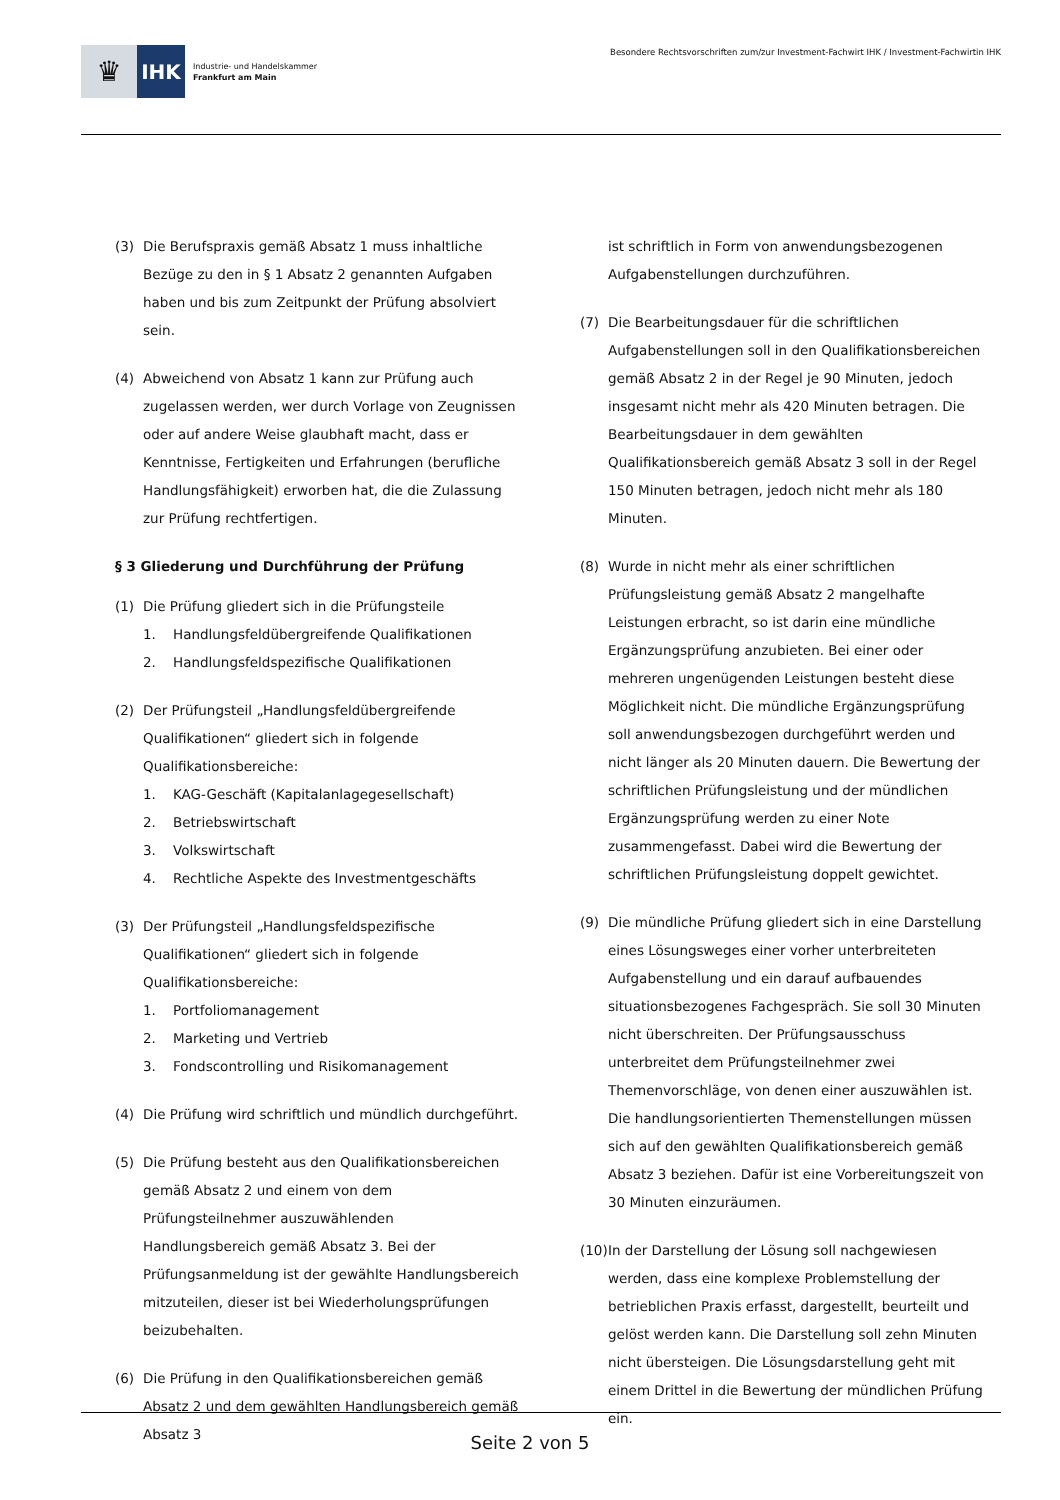♛
IHK
Industrie- und Handelskammer
Frankfurt am Main
Besondere Rechtsvorschriften zum/zur Investment-Fachwirt IHK / Investment-Fachwirtin IHK
(3) Die Berufspraxis gemäß Absatz 1 muss inhaltliche Bezüge zu den in § 1 Absatz 2 genannten Aufgaben haben und bis zum Zeitpunkt der Prüfung absolviert sein.
(4) Abweichend von Absatz 1 kann zur Prüfung auch zugelassen werden, wer durch Vorlage von Zeugnissen oder auf andere Weise glaubhaft macht, dass er Kenntnisse, Fertigkeiten und Erfahrungen (berufliche Handlungsfähigkeit) erworben hat, die die Zulassung zur Prüfung rechtfertigen.
§ 3 Gliederung und Durchführung der Prüfung
(1) Die Prüfung gliedert sich in die Prüfungsteile
1. Handlungsfeldübergreifende Qualifikationen
2. Handlungsfeldspezifische Qualifikationen
(2) Der Prüfungsteil „Handlungsfeldübergreifende Qualifikationen“ gliedert sich in folgende Qualifikationsbereiche:
1. KAG-Geschäft (Kapitalanlagegesellschaft)
2. Betriebswirtschaft
3. Volkswirtschaft
4. Rechtliche Aspekte des Investmentgeschäfts
(3) Der Prüfungsteil „Handlungsfeldspezifische Qualifikationen“ gliedert sich in folgende Qualifikationsbereiche:
1. Portfoliomanagement
2. Marketing und Vertrieb
3. Fondscontrolling und Risikomanagement
(4) Die Prüfung wird schriftlich und mündlich durchgeführt.
(5) Die Prüfung besteht aus den Qualifikationsbereichen gemäß Absatz 2 und einem von dem Prüfungsteilnehmer auszuwählenden Handlungsbereich gemäß Absatz 3. Bei der Prüfungsanmeldung ist der gewählte Handlungsbereich mitzuteilen, dieser ist bei Wiederholungsprüfungen beizubehalten.
(6) Die Prüfung in den Qualifikationsbereichen gemäß Absatz 2 und dem gewählten Handlungsbereich gemäß Absatz 3
ist schriftlich in Form von anwendungsbezogenen Aufgabenstellungen durchzuführen.
(7) Die Bearbeitungsdauer für die schriftlichen Aufgabenstellungen soll in den Qualifikationsbereichen gemäß Absatz 2 in der Regel je 90 Minuten, jedoch insgesamt nicht mehr als 420 Minuten betragen. Die Bearbeitungsdauer in dem gewählten Qualifikationsbereich gemäß Absatz 3 soll in der Regel 150 Minuten betragen, jedoch nicht mehr als 180 Minuten.
(8) Wurde in nicht mehr als einer schriftlichen Prüfungsleistung gemäß Absatz 2 mangelhafte Leistungen erbracht, so ist darin eine mündliche Ergänzungsprüfung anzubieten. Bei einer oder mehreren ungenügenden Leistungen besteht diese Möglichkeit nicht. Die mündliche Ergänzungsprüfung soll anwendungsbezogen durchgeführt werden und nicht länger als 20 Minuten dauern. Die Bewertung der schriftlichen Prüfungsleistung und der mündlichen Ergänzungsprüfung werden zu einer Note zusammengefasst. Dabei wird die Bewertung der schriftlichen Prüfungsleistung doppelt gewichtet.
(9) Die mündliche Prüfung gliedert sich in eine Darstellung eines Lösungsweges einer vorher unterbreiteten Aufgabenstellung und ein darauf aufbauendes situationsbezogenes Fachgespräch. Sie soll 30 Minuten nicht überschreiten. Der Prüfungsausschuss unterbreitet dem Prüfungsteilnehmer zwei Themenvorschläge, von denen einer auszuwählen ist. Die handlungsorientierten Themenstellungen müssen sich auf den gewählten Qualifikationsbereich gemäß Absatz 3 beziehen. Dafür ist eine Vorbereitungszeit von 30 Minuten einzuräumen.
(10)
In der Darstellung der Lösung soll nachgewiesen werden, dass eine komplexe Problemstellung der betrieblichen Praxis erfasst, dargestellt, beurteilt und gelöst werden kann. Die Darstellung soll zehn Minuten nicht übersteigen. Die Lösungsdarstellung geht mit einem Drittel in die Bewertung der mündlichen Prüfung ein.
Seite 2 von 5